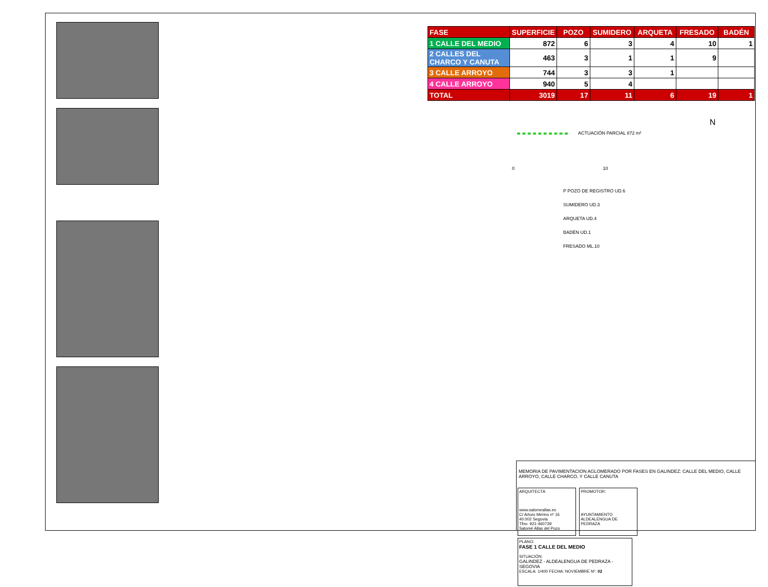| FASE | SUPERFICIE | POZO | SUMIDERO | ARQUETA | FRESADO | BADÉN |
| --- | --- | --- | --- | --- | --- | --- |
| 1 CALLE DEL MEDIO | 872 | 6 | 3 | 4 | 10 | 1 |
| 2 CALLES DEL CHARCO Y CANUTA | 463 | 3 | 1 | 1 | 9 | |
| 3 CALLE ARROYO | 744 | 3 | 3 | 1 | | |
| 4 CALLE ARROYO | 940 | 5 | 4 | | | |
| TOTAL | 3019 | 17 | 11 | 6 | 19 | 1 |
ACTUACIÓN PARCIAL 872 m²
N
0 10
P POZO DE REGISTRO UD.6
SUMIDERO UD.3
ARQUETA UD.4
BADÉN UD.1
FRESADO ML.10
MEMORIA DE PAVIMENTACION AGLOMERADO POR FASES EN GALINDEZ: CALLE DEL MEDIO, CALLE ARROYO, CALLE CHARCO, Y CALLE CANUTA
ARQUITECTA
www.salomeallas.es
C/ Arturo Merino nº 16
40.002 Segovia
Tfno. 921-460739
Salomé Allas del Pozo PROMOTOR:
AYUNTAMIENTO
ALDEALENGUA DE PEDRAZA PLANO:
FASE 1 CALLE DEL MEDIO
SITUACIÓN:
GALINDEZ - ALDEALENGUA DE PEDRAZA -SEGOVIA
ESCALA: 1/400 FECHA: NOVIEMBRE Nº. 02